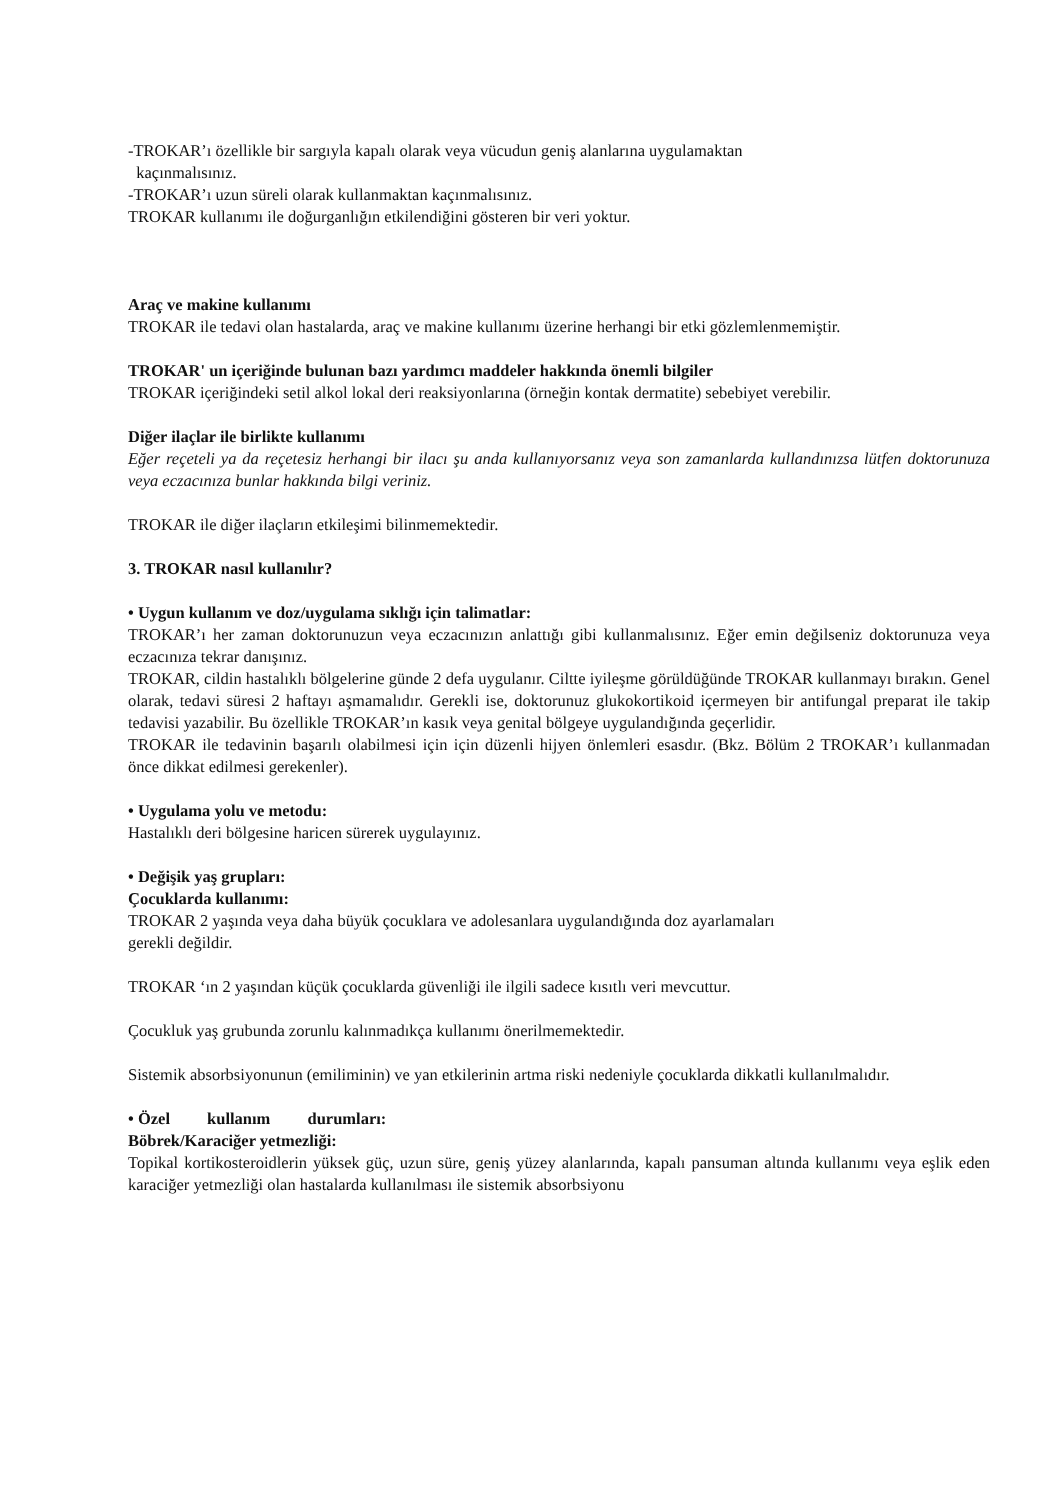-TROKAR’ı özellikle bir sargıyla kapalı olarak veya vücudun geniş alanlarına uygulamaktan
kaçınmalısınız.
-TROKAR’ı uzun süreli olarak kullanmaktan kaçınmalısınız.
TROKAR kullanımı ile doğurganlığın etkilendiğini gösteren bir veri yoktur.
Araç ve makine kullanımı
TROKAR ile tedavi olan hastalarda, araç ve makine kullanımı üzerine herhangi bir etki gözlemlenmemiştir.
TROKAR' un içeriğinde bulunan bazı yardımcı maddeler hakkında önemli bilgiler
TROKAR içeriğindeki setil alkol lokal deri reaksiyonlarına (örneğin kontak dermatite) sebebiyet verebilir.
Diğer ilaçlar ile birlikte kullanımı
Eğer reçeteli ya da reçetesiz herhangi bir ilacı şu anda kullanıyorsanız veya son zamanlarda kullandınızsa lütfen doktorunuza veya eczacınıza bunlar hakkında bilgi veriniz.
TROKAR ile diğer ilaçların etkileşimi bilinmemektedir.
3. TROKAR nasıl kullanılır?
• Uygun kullanım ve doz/uygulama sıklığı için talimatlar:
TROKAR’ı her zaman doktorunuzun veya eczacınızın anlattığı gibi kullanmalısınız. Eğer emin değilseniz doktorunuza veya eczacınıza tekrar danışınız.
TROKAR, cildin hastalıklı bölgelerine günde 2 defa uygulanır. Ciltte iyileşme görüldüğünde TROKAR kullanmayı bırakın. Genel olarak, tedavi süresi 2 haftayı aşmamalıdır. Gerekli ise, doktorunuz glukokortikoid içermeyen bir antifungal preparat ile takip tedavisi yazabilir. Bu özellikle TROKAR’ın kasık veya genital bölgeye uygulandığında geçerlidir.
TROKAR ile tedavinin başarılı olabilmesi için için düzenli hijyen önlemleri esasdır. (Bkz. Bölüm 2 TROKAR’ı kullanmadan önce dikkat edilmesi gerekenler).
• Uygulama yolu ve metodu:
Hastalıklı deri bölgesine haricen sürerek uygulayınız.
• Değişik yaş grupları:
Çocuklarda kullanımı:
TROKAR 2 yaşında veya daha büyük çocuklara ve adolesanlara uygulandığında doz ayarlamaları
gerekli değildir.
TROKAR ‘ın 2 yaşından küçük çocuklarda güvenliği ile ilgili sadece kısıtlı veri mevcuttur.
Çocukluk yaş grubunda zorunlu kalınmadıkça kullanımı önerilmemektedir.
Sistemik absorbsiyonunun (emiliminin) ve yan etkilerinin artma riski nedeniyle çocuklarda dikkatli kullanılmalıdır.
• Özel kullanım durumları:
Böbrek/Karaciğer yetmezliği:
Topikal kortikosteroidlerin yüksek güç, uzun süre, geniş yüzey alanlarında, kapalı pansuman altında kullanımı veya eşlik eden karaciğer yetmezliği olan hastalarda kullanılması ile sistemik absorbsiyonu